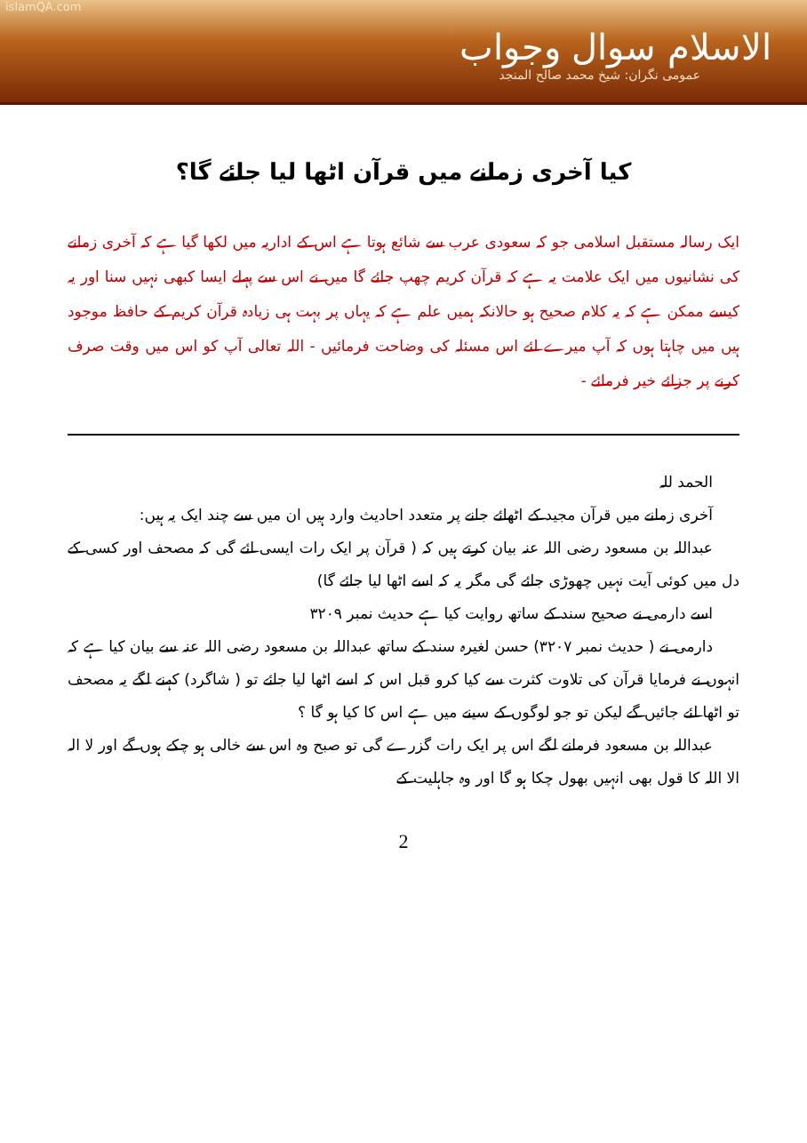islamQA.com
الاسلام سوال وجواب
عمومی نگران: شیخ محمد صالح المنجد
کیا آخری زمانے میں قرآن اٹھا لیا جائے گا؟
ایک رسالہ مستقبل اسلامی جو کہ سعودی عرب سے شائع ہوتا ہے اس کے اداریہ میں لکھا گیا ہے کہ آخری زمانے کی نشانیوں میں ایک علامت یہ ہے کہ قرآن کریم چھپ جائے گا میں نے اس سے پہلے ایسا کبھی نہیں سنا اور یہ کیسے ممکن ہے کہ یہ کلام صحیح ہو حالانکہ ہمیں علم ہے کہ یہاں پر بہت ہی زیادہ قرآن کریم کے حافظ موجود ہیں میں چاہتا ہوں کہ آپ میرے لئے اس مسئلہ کی وضاحت فرمائیں - اللہ تعالی آپ کو اس میں وقت صرف کرنے پر جزائے خیر فرمائے -
الحمد للہ
آخری زمانے میں قرآن مجید کے اٹھائے جانے پر متعدد احادیث وارد ہیں ان میں سے چند ایک یہ ہیں:
عبداللہ بن مسعود رضی اللہ عنہ بیان کرتے ہیں کہ ( قرآن پر ایک رات ایسی ائے گی کہ مصحف اور کسی کے دل میں کوئی آیت نہیں چھوڑی جائے گی مگر یہ کہ اسے اٹھا لیا جائے گا)
اسے دارمی نے صحیح سند کے ساتھ روایت کیا ہے حدیث نمبر ۳۲۰۹
دارمی نے ( حدیث نمبر ۳۲۰۷) حسن لغیرہ سند کے ساتھ عبداللہ بن مسعود رضی اللہ عنہ سے بیان کیا ہے کہ انہوں نے فرمایا قرآن کی تلاوت کثرت سے کیا کرو قبل اس کہ اسے اٹھا لیا جائے تو ( شاگرد) کہنے لگے یہ مصحف تو اٹھا لئے جائیں گے لیکن تو جو لوگوں کے سینے میں ہے اس کا کیا ہو گا ؟
عبداللہ بن مسعود فرمانے لگے اس پر ایک رات گزرے گی تو صبح وہ اس سے خالی ہو چکے ہوں گے اور لا الہ الا اللہ کا قول بھی انہیں بھول چکا ہو گا اور وہ جاہلیت کے
2